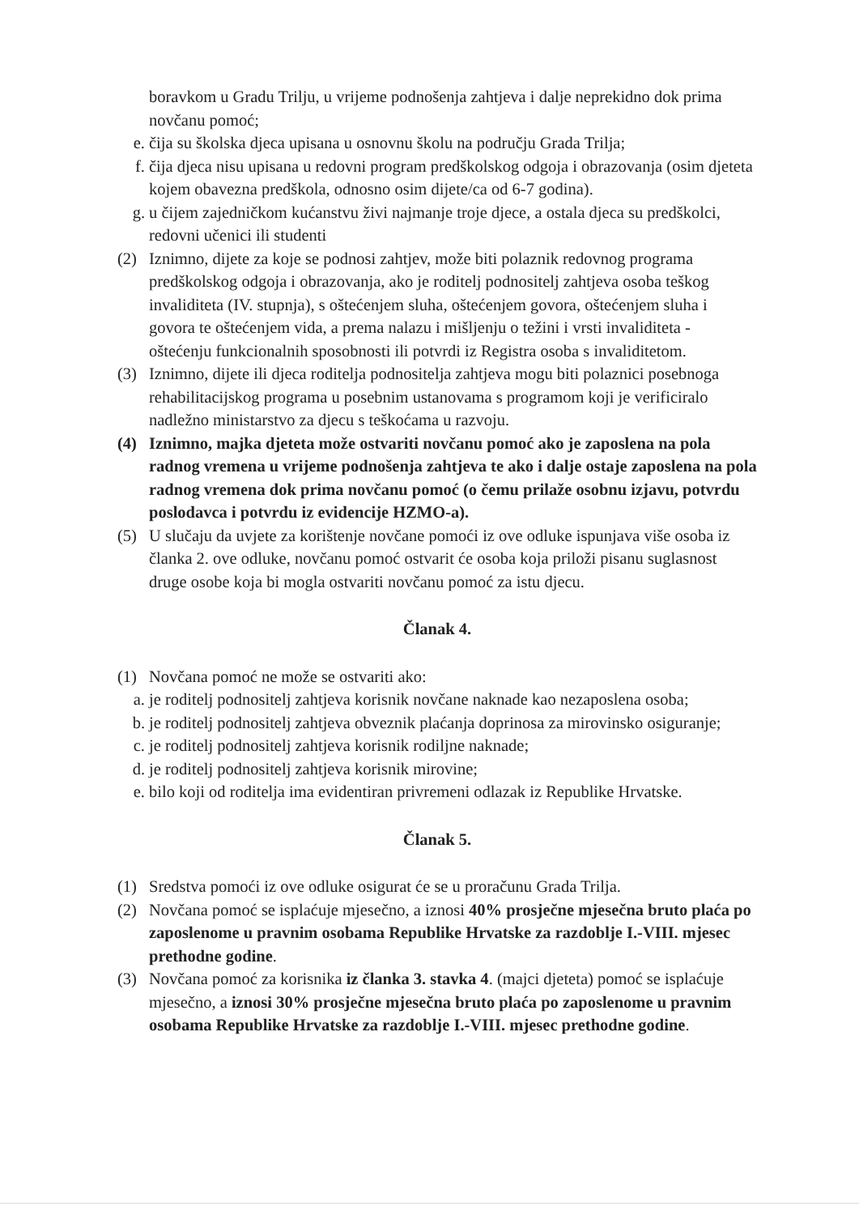boravkom u Gradu Trilju, u vrijeme podnošenja zahtjeva i dalje neprekidno dok prima novčanu pomoć;
e. čija su školska djeca upisana u osnovnu školu na području Grada Trilja;
f. čija djeca nisu upisana u redovni program predškolskog odgoja i obrazovanja (osim djeteta kojem obavezna predškola, odnosno osim dijete/ca od 6-7 godina).
g. u čijem zajedničkom kućanstvu živi najmanje troje djece, a ostala djeca su predškolci, redovni učenici ili studenti
(2)
Iznimno, dijete za koje se podnosi zahtjev, može biti polaznik redovnog programa predškolskog odgoja i obrazovanja, ako je roditelj podnositelj zahtjeva osoba teškog invaliditeta (IV. stupnja), s oštećenjem sluha, oštećenjem govora, oštećenjem sluha i govora te oštećenjem vida, a prema nalazu i mišljenju o težini i vrsti invaliditeta - oštećenju funkcionalnih sposobnosti ili potvrdi iz Registra osoba s invaliditetom.
(3)
Iznimno, dijete ili djeca roditelja podnositelja zahtjeva mogu biti polaznici posebnoga rehabilitacijskog programa u posebnim ustanovama s programom koji je verificiralo nadležno ministarstvo za djecu s teškoćama u razvoju.
(4)
Iznimno, majka djeteta može ostvariti novčanu pomoć ako je zaposlena na pola radnog vremena u vrijeme podnošenja zahtjeva te ako i dalje ostaje zaposlena na pola radnog vremena dok prima novčanu pomoć (o čemu prilaže osobnu izjavu, potvrdu poslodavca i potvrdu iz evidencije HZMO-a).
(5)
U slučaju da uvjete za korištenje novčane pomoći iz ove odluke ispunjava više osoba iz članka 2. ove odluke, novčanu pomoć ostvarit će osoba koja priloži pisanu suglasnost druge osobe koja bi mogla ostvariti novčanu pomoć za istu djecu.
Članak 4.
(1)
Novčana pomoć ne može se ostvariti ako:
a. je roditelj podnositelj zahtjeva korisnik novčane naknade kao nezaposlena osoba;
b. je roditelj podnositelj zahtjeva obveznik plaćanja doprinosa za mirovinsko osiguranje;
c. je roditelj podnositelj zahtjeva korisnik rodiljne naknade;
d. je roditelj podnositelj zahtjeva korisnik mirovine;
e. bilo koji od roditelja ima evidentiran privremeni odlazak iz Republike Hrvatske.
Članak 5.
(1)
Sredstva pomoći iz ove odluke osigurat će se u proračunu Grada Trilja.
(2)
Novčana pomoć se isplaćuje mjesečno, a iznosi 40% prosječne mjesečna bruto plaća po zaposlenome u pravnim osobama Republike Hrvatske za razdoblje I.-VIII. mjesec prethodne godine.
(3)
Novčana pomoć za korisnika iz članka 3. stavka 4. (majci djeteta) pomoć se isplaćuje mjesečno, a iznosi 30% prosječne mjesečna bruto plaća po zaposlenome u pravnim osobama Republike Hrvatske za razdoblje I.-VIII. mjesec prethodne godine.